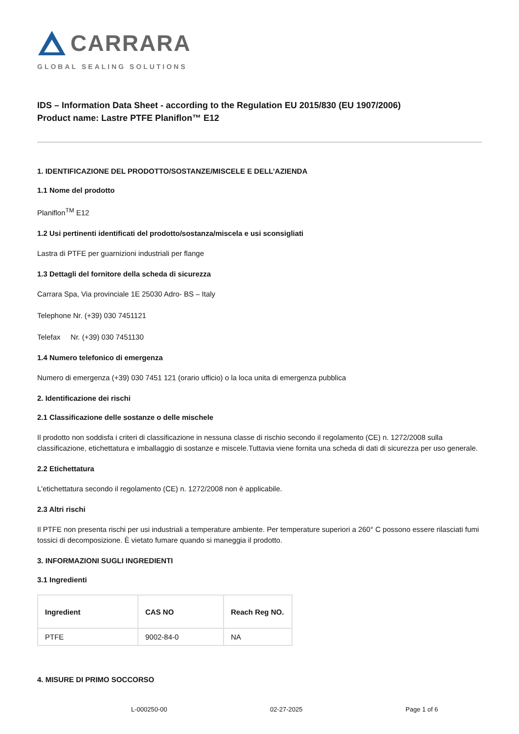CARRARA
GLOBAL SEALING SOLUTIONS
IDS – Information Data Sheet - according to the Regulation EU 2015/830 (EU 1907/2006)
Product name: Lastre PTFE Planiflon™ E12
1. IDENTIFICAZIONE DEL PRODOTTO/SOSTANZE/MISCELE E DELL’AZIENDA
1.1 Nome del prodotto
Planiflon<sup>TM</sup> E12
1.2 Usi pertinenti identificati del prodotto/sostanza/miscela e usi sconsigliati
Lastra di PTFE per guarnizioni industriali per flange
1.3 Dettagli del fornitore della scheda di sicurezza
Carrara Spa, Via provinciale 1E 25030 Adro- BS – Italy
Telephone Nr. (+39) 030 7451121
Telefax Nr. (+39) 030 7451130
1.4 Numero telefonico di emergenza
Numero di emergenza (+39) 030 7451 121 (orario ufficio) o la loca unita di emergenza pubblica
2. Identificazione dei rischi
2.1 Classificazione delle sostanze o delle mischele
Il prodotto non soddisfa i criteri di classificazione in nessuna classe di rischio secondo il regolamento (CE) n. 1272/2008 sulla classificazione, etichettatura e imballaggio di sostanze e miscele.Tuttavia viene fornita una scheda di dati di sicurezza per uso generale.
2.2 Etichettatura
L'etichettatura secondo il regolamento (CE) n. 1272/2008 non è applicabile.
2.3 Altri rischi
Il PTFE non presenta rischi per usi industriali a temperature ambiente. Per temperature superiori a 260° C possono essere rilasciati fumi tossici di decomposizione. È vietato fumare quando si maneggia il prodotto.
3. INFORMAZIONI SUGLI INGREDIENTI
3.1 Ingredienti
| Ingredient | CAS NO | Reach Reg NO. |
| --- | --- | --- |
| PTFE | 9002-84-0 | NA |
4. MISURE DI PRIMO SOCCORSO
L-000250-00 02-27-2025 Page 1 of 6